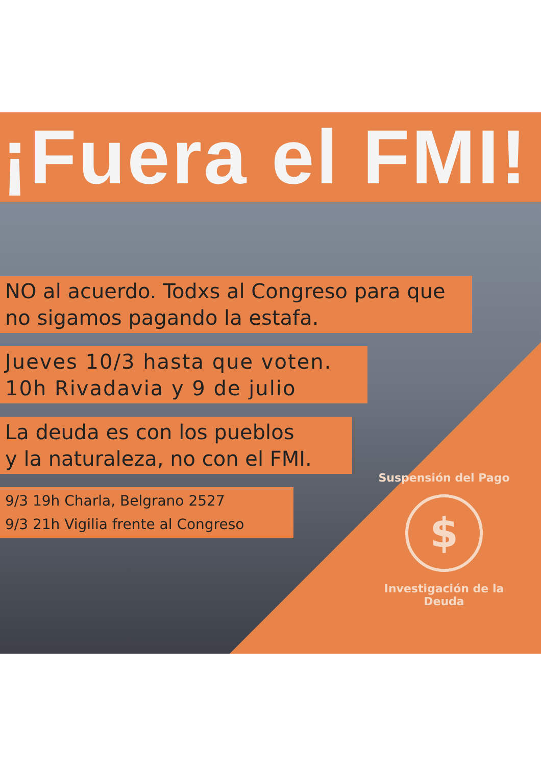¡Fuera el FMI!
NO al acuerdo. Todxs al Congreso para que no sigamos pagando la estafa.
Jueves 10/3 hasta que voten.
10h Rivadavia y 9 de julio
La deuda es con los pueblos
y la naturaleza, no con el FMI.
9/3 19h Charla, Belgrano 2527
9/3 21h Vigilia frente al Congreso
Suspensión del Pago
$
Investigación de la Deuda